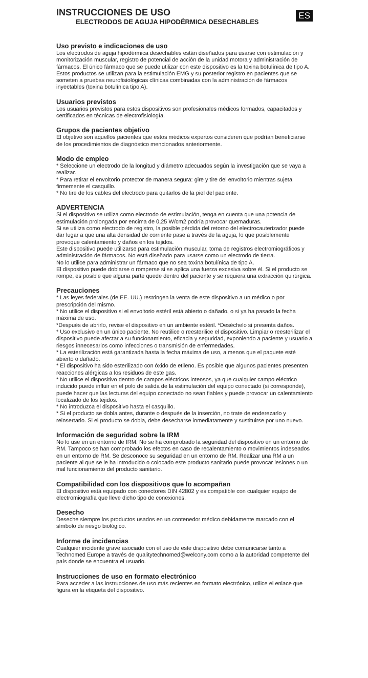INSTRUCCIONES DE USO
ELECTRODOS DE AGUJA HIPODÉRMICA DESECHABLES
ES
Uso previsto e indicaciones de uso
Los electrodos de aguja hipodérmica desechables están diseñados para usarse con estimulación y monitorización muscular, registro de potencial de acción de la unidad motora y administración de fármacos. El único fármaco que se puede utilizar con este dispositivo es la toxina botulínica de tipo A. Estos productos se utilizan para la estimulación EMG y su posterior registro en pacientes que se someten a pruebas neurofisiológicas clínicas combinadas con la administración de fármacos inyectables (toxina botulínica tipo A).
Usuarios previstos
Los usuarios previstos para estos dispositivos son profesionales médicos formados, capacitados y certificados en técnicas de electrofisiología.
Grupos de pacientes objetivo
El objetivo son aquellos pacientes que estos médicos expertos consideren que podrían beneficiarse de los procedimientos de diagnóstico mencionados anteriormente.
Modo de empleo
* Seleccione un electrodo de la longitud y diámetro adecuados según la investigación que se vaya a realizar.
* Para retirar el envoltorio protector de manera segura: gire y tire del envoltorio mientras sujeta firmemente el casquillo.
* No tire de los cables del electrodo para quitarlos de la piel del paciente.
ADVERTENCIA
Si el dispositivo se utiliza como electrodo de estimulación, tenga en cuenta que una potencia de estimulación prolongada por encima de 0,25 W/cm2 podría provocar quemaduras.
Si se utiliza como electrodo de registro, la posible pérdida del retorno del electrocauterizador puede dar lugar a que una alta densidad de corriente pase a través de la aguja, lo que posiblemente provoque calentamiento y daños en los tejidos.
Este dispositivo puede utilizarse para estimulación muscular, toma de registros electromiográficos y administración de fármacos. No está diseñado para usarse como un electrodo de tierra.
No lo utilice para administrar un fármaco que no sea toxina botulínica de tipo A.
El dispositivo puede doblarse o romperse si se aplica una fuerza excesiva sobre él. Si el producto se rompe, es posible que alguna parte quede dentro del paciente y se requiera una extracción quirúrgica.
Precauciones
* Las leyes federales (de EE. UU.) restringen la venta de este dispositivo a un médico o por prescripción del mismo.
* No utilice el dispositivo si el envoltorio estéril está abierto o dañado, o si ya ha pasado la fecha máxima de uso.
*Después de abrirlo, revise el dispositivo en un ambiente estéril. *Deséchelo si presenta daños.
* Uso exclusivo en un único paciente. No reutilice o reesterilice el dispositivo. Limpiar o reesterilizar el dispositivo puede afectar a su funcionamiento, eficacia y seguridad, exponiendo a paciente y usuario a riesgos innecesarios como infecciones o transmisión de enfermedades.
* La esterilización está garantizada hasta la fecha máxima de uso, a menos que el paquete esté abierto o dañado.
* El dispositivo ha sido esterilizado con óxido de etileno. Es posible que algunos pacientes presenten reacciones alérgicas a los residuos de este gas.
* No utilice el dispositivo dentro de campos eléctricos intensos, ya que cualquier campo eléctrico inducido puede influir en el polo de salida de la estimulación del equipo conectado (si corresponde), puede hacer que las lecturas del equipo conectado no sean fiables y puede provocar un calentamiento localizado de los tejidos.
* No introduzca el dispositivo hasta el casquillo.
* Si el producto se dobla antes, durante o después de la inserción, no trate de enderezarlo y reinsertarlo. Si el producto se dobla, debe desecharse inmediatamente y sustituirse por uno nuevo.
Información de seguridad sobre la IRM
No lo use en un entorno de IRM. No se ha comprobado la seguridad del dispositivo en un entorno de RM. Tampoco se han comprobado los efectos en caso de recalentamiento o movimientos indeseados en un entorno de RM. Se desconoce su seguridad en un entorno de RM. Realizar una RM a un paciente al que se le ha introducido o colocado este producto sanitario puede provocar lesiones o un mal funcionamiento del producto sanitario.
Compatibilidad con los dispositivos que lo acompañan
El dispositivo está equipado con conectores DIN 42802 y es compatible con cualquier equipo de electromiografía que lleve dicho tipo de conexiones.
Desecho
Deseche siempre los productos usados en un contenedor médico debidamente marcado con el símbolo de riesgo biológico.
Informe de incidencias
Cualquier incidente grave asociado con el uso de este dispositivo debe comunicarse tanto a Technomed Europe a través de qualitytechnomed@welcony.com como a la autoridad competente del país donde se encuentra el usuario.
Instrucciones de uso en formato electrónico
Para acceder a las instrucciones de uso más recientes en formato electrónico, utilice el enlace que figura en la etiqueta del dispositivo.